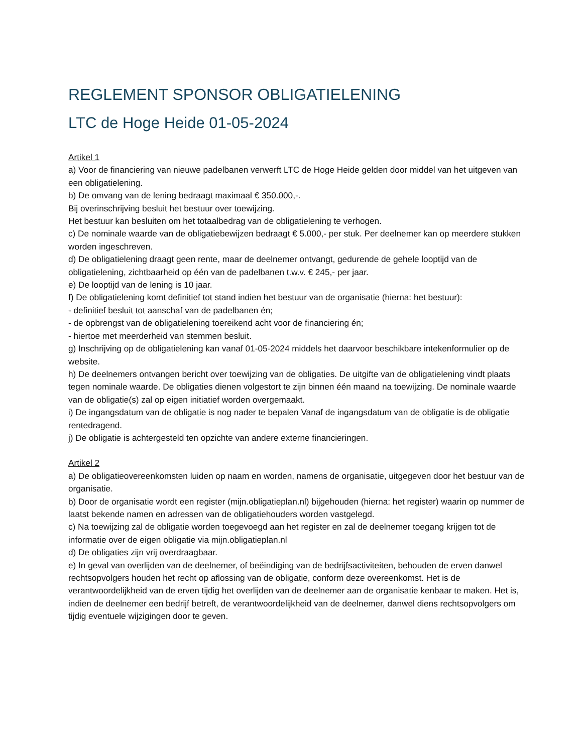REGLEMENT SPONSOR OBLIGATIELENING
LTC de Hoge Heide 01-05-2024
Artikel 1
a) Voor de financiering van nieuwe padelbanen verwerft LTC de Hoge Heide gelden door middel van het uitgeven van een obligatielening.
b) De omvang van de lening bedraagt maximaal € 350.000,-.
Bij overinschrijving besluit het bestuur over toewijzing.
Het bestuur kan besluiten om het totaalbedrag van de obligatielening te verhogen.
c) De nominale waarde van de obligatiebewijzen bedraagt € 5.000,- per stuk. Per deelnemer kan op meerdere stukken worden ingeschreven.
d) De obligatielening draagt geen rente, maar de deelnemer ontvangt, gedurende de gehele looptijd van de obligatielening, zichtbaarheid op één van de padelbanen t.w.v. € 245,- per jaar.
e) De looptijd van de lening is 10 jaar.
f) De obligatielening komt definitief tot stand indien het bestuur van de organisatie (hierna: het bestuur):
- definitief besluit tot aanschaf van de padelbanen én;
- de opbrengst van de obligatielening toereikend acht voor de financiering én;
- hiertoe met meerderheid van stemmen besluit.
g) Inschrijving op de obligatielening kan vanaf 01-05-2024 middels het daarvoor beschikbare intekenformulier op de website.
h) De deelnemers ontvangen bericht over toewijzing van de obligaties. De uitgifte van de obligatielening vindt plaats tegen nominale waarde. De obligaties dienen volgestort te zijn binnen één maand na toewijzing. De nominale waarde van de obligatie(s) zal op eigen initiatief worden overgemaakt.
i) De ingangsdatum van de obligatie is nog nader te bepalen Vanaf de ingangsdatum van de obligatie is de obligatie rentedragend.
j) De obligatie is achtergesteld ten opzichte van andere externe financieringen.
Artikel 2
a) De obligatieovereenkomsten luiden op naam en worden, namens de organisatie, uitgegeven door het bestuur van de organisatie.
b) Door de organisatie wordt een register (mijn.obligatieplan.nl) bijgehouden (hierna: het register) waarin op nummer de laatst bekende namen en adressen van de obligatiehouders worden vastgelegd.
c) Na toewijzing zal de obligatie worden toegevoegd aan het register en zal de deelnemer toegang krijgen tot de informatie over de eigen obligatie via mijn.obligatieplan.nl
d) De obligaties zijn vrij overdraagbaar.
e) In geval van overlijden van de deelnemer, of beëindiging van de bedrijfsactiviteiten, behouden de erven danwel rechtsopvolgers houden het recht op aflossing van de obligatie, conform deze overeenkomst. Het is de verantwoordelijkheid van de erven tijdig het overlijden van de deelnemer aan de organisatie kenbaar te maken. Het is, indien de deelnemer een bedrijf betreft, de verantwoordelijkheid van de deelnemer, danwel diens rechtsopvolgers om tijdig eventuele wijzigingen door te geven.